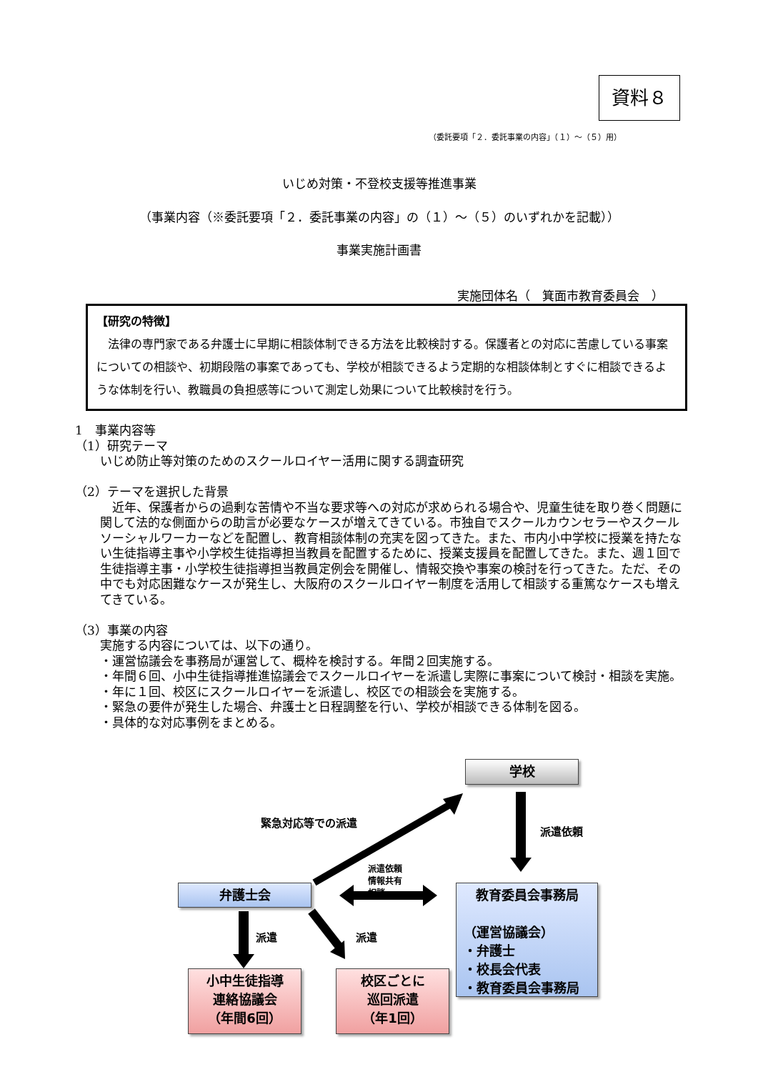資料８
（委託要項「２．委託事業の内容」（１）～（５）用）
いじめ対策・不登校支援等推進事業
（事業内容（※委託要項「２．委託事業の内容」の（１）～（５）のいずれかを記載））
事業実施計画書
実施団体名（　箕面市教育委員会　）
【研究の特徴】
　法律の専門家である弁護士に早期に相談体制できる方法を比較検討する。保護者との対応に苦慮している事案についての相談や、初期段階の事案であっても、学校が相談できるよう定期的な相談体制とすぐに相談できるような体制を行い、教職員の負担感等について測定し効果について比較検討を行う。
1　事業内容等
（1）研究テーマ
いじめ防止等対策のためのスクールロイヤー活用に関する調査研究
（2）テーマを選択した背景
　近年、保護者からの過剰な苦情や不当な要求等への対応が求められる場合や、児童生徒を取り巻く問題に関して法的な側面からの助言が必要なケースが増えてきている。市独自でスクールカウンセラーやスクールソーシャルワーカーなどを配置し、教育相談体制の充実を図ってきた。また、市内小中学校に授業を持たない生徒指導主事や小学校生徒指導担当教員を配置するために、授業支援員を配置してきた。また、週１回で生徒指導主事・小学校生徒指導担当教員定例会を開催し、情報交換や事案の検討を行ってきた。ただ、その中でも対応困難なケースが発生し、大阪府のスクールロイヤー制度を活用して相談する重篤なケースも増えてきている。
（3）事業の内容
実施する内容については、以下の通り。
・運営協議会を事務局が運営して、概枠を検討する。年間２回実施する。
・年間６回、小中生徒指導推進協議会でスクールロイヤーを派遣し実際に事案について検討・相談を実施。
・年に１回、校区にスクールロイヤーを派遣し、校区での相談会を実施する。
・緊急の要件が発生した場合、弁護士と日程調整を行い、学校が相談できる体制を図る。
・具体的な対応事例をまとめる。
学校
緊急対応等での派遣
派遣依頼
派遣依頼
情報共有
相談
弁護士会
教育委員会事務局
（運営協議会）
・弁護士
・校長会代表
・教育委員会事務局
派遣 派遣
小中生徒指導
連絡協議会
（年間6回）
校区ごとに
巡回派遣
（年1回）